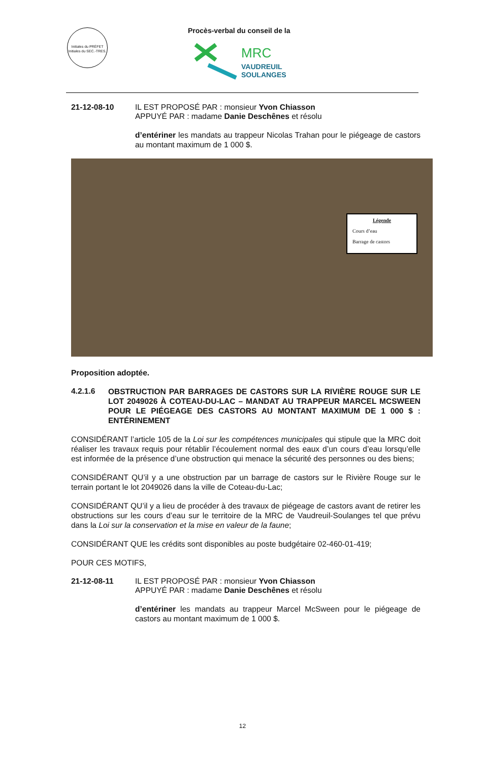Initiales du PRÉFET
Initiales du SEC.-TRES.
Procès-verbal du conseil de la
MRC
VAUDREUIL
SOULANGES
21-12-08-10 IL EST PROPOSÉ PAR : monsieur Yvon Chiasson
APPUYÉ PAR : madame Danie Deschênes et résolu
d’entériner les mandats au trappeur Nicolas Trahan pour le piégeage de castors au montant maximum de 1 000 $.
Légende
Cours d’eau
Barrage de castors
Proposition adoptée.
4.2.1.6
OBSTRUCTION PAR BARRAGES DE CASTORS SUR LA RIVIÈRE ROUGE SUR LE LOT 2049026 À COTEAU-DU-LAC – MANDAT AU TRAPPEUR MARCEL MCSWEEN POUR LE PIÉGEAGE DES CASTORS AU MONTANT MAXIMUM DE 1 000 $ : ENTÉRINEMENT
CONSIDÉRANT l’article 105 de la Loi sur les compétences municipales qui stipule que la MRC doit réaliser les travaux requis pour rétablir l’écoulement normal des eaux d’un cours d’eau lorsqu’elle est informée de la présence d’une obstruction qui menace la sécurité des personnes ou des biens;
CONSIDÉRANT QU’il y a une obstruction par un barrage de castors sur le Rivière Rouge sur le terrain portant le lot 2049026 dans la ville de Coteau-du-Lac;
CONSIDÉRANT QU’il y a lieu de procéder à des travaux de piégeage de castors avant de retirer les obstructions sur les cours d’eau sur le territoire de la MRC de Vaudreuil-Soulanges tel que prévu dans la Loi sur la conservation et la mise en valeur de la faune;
CONSIDÉRANT QUE les crédits sont disponibles au poste budgétaire 02-460-01-419;
POUR CES MOTIFS,
21-12-08-11 IL EST PROPOSÉ PAR : monsieur Yvon Chiasson
APPUYÉ PAR : madame Danie Deschênes et résolu
d’entériner les mandats au trappeur Marcel McSween pour le piégeage de castors au montant maximum de 1 000 $.
12